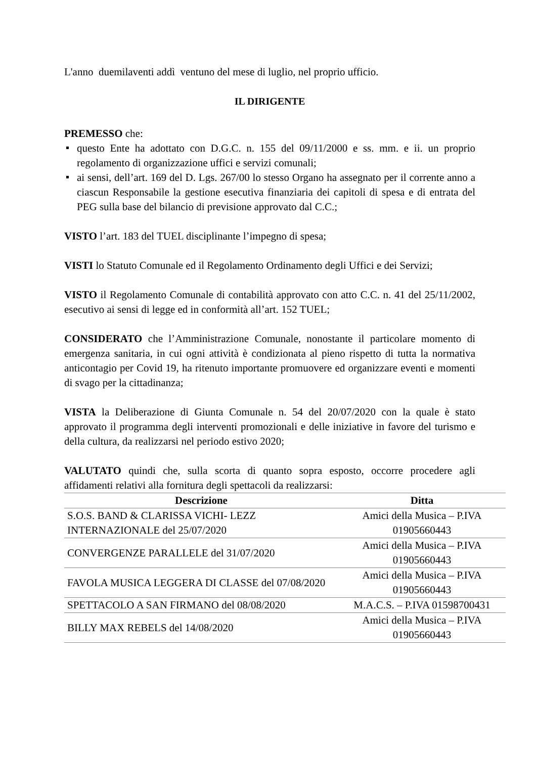L'anno duemilaventi addì ventuno del mese di luglio, nel proprio ufficio.
IL DIRIGENTE
PREMESSO che:
questo Ente ha adottato con D.G.C. n. 155 del 09/11/2000 e ss. mm. e ii. un proprio regolamento di organizzazione uffici e servizi comunali;
ai sensi, dell’art. 169 del D. Lgs. 267/00 lo stesso Organo ha assegnato per il corrente anno a ciascun Responsabile la gestione esecutiva finanziaria dei capitoli di spesa e di entrata del PEG sulla base del bilancio di previsione approvato dal C.C.;
VISTO l’art. 183 del TUEL disciplinante l’impegno di spesa;
VISTI lo Statuto Comunale ed il Regolamento Ordinamento degli Uffici e dei Servizi;
VISTO il Regolamento Comunale di contabilità approvato con atto C.C. n. 41 del 25/11/2002, esecutivo ai sensi di legge ed in conformità all’art. 152 TUEL;
CONSIDERATO che l’Amministrazione Comunale, nonostante il particolare momento di emergenza sanitaria, in cui ogni attività è condizionata al pieno rispetto di tutta la normativa anticontagio per Covid 19, ha ritenuto importante promuovere ed organizzare eventi e momenti di svago per la cittadinanza;
VISTA la Deliberazione di Giunta Comunale n. 54 del 20/07/2020 con la quale è stato approvato il programma degli interventi promozionali e delle iniziative in favore del turismo e della cultura, da realizzarsi nel periodo estivo 2020;
VALUTATO quindi che, sulla scorta di quanto sopra esposto, occorre procedere agli affidamenti relativi alla fornitura degli spettacoli da realizzarsi:
| Descrizione | Ditta |
| --- | --- |
| S.O.S. BAND & CLARISSA VICHI- LEZZ INTERNAZIONALE del 25/07/2020 | Amici della Musica – P.IVA 01905660443 |
| CONVERGENZE PARALLELE del 31/07/2020 | Amici della Musica – P.IVA 01905660443 |
| FAVOLA MUSICA LEGGERA DI CLASSE del 07/08/2020 | Amici della Musica – P.IVA 01905660443 |
| SPETTACOLO A SAN FIRMANO del 08/08/2020 | M.A.C.S. – P.IVA 01598700431 |
| BILLY MAX REBELS del 14/08/2020 | Amici della Musica – P.IVA 01905660443 |